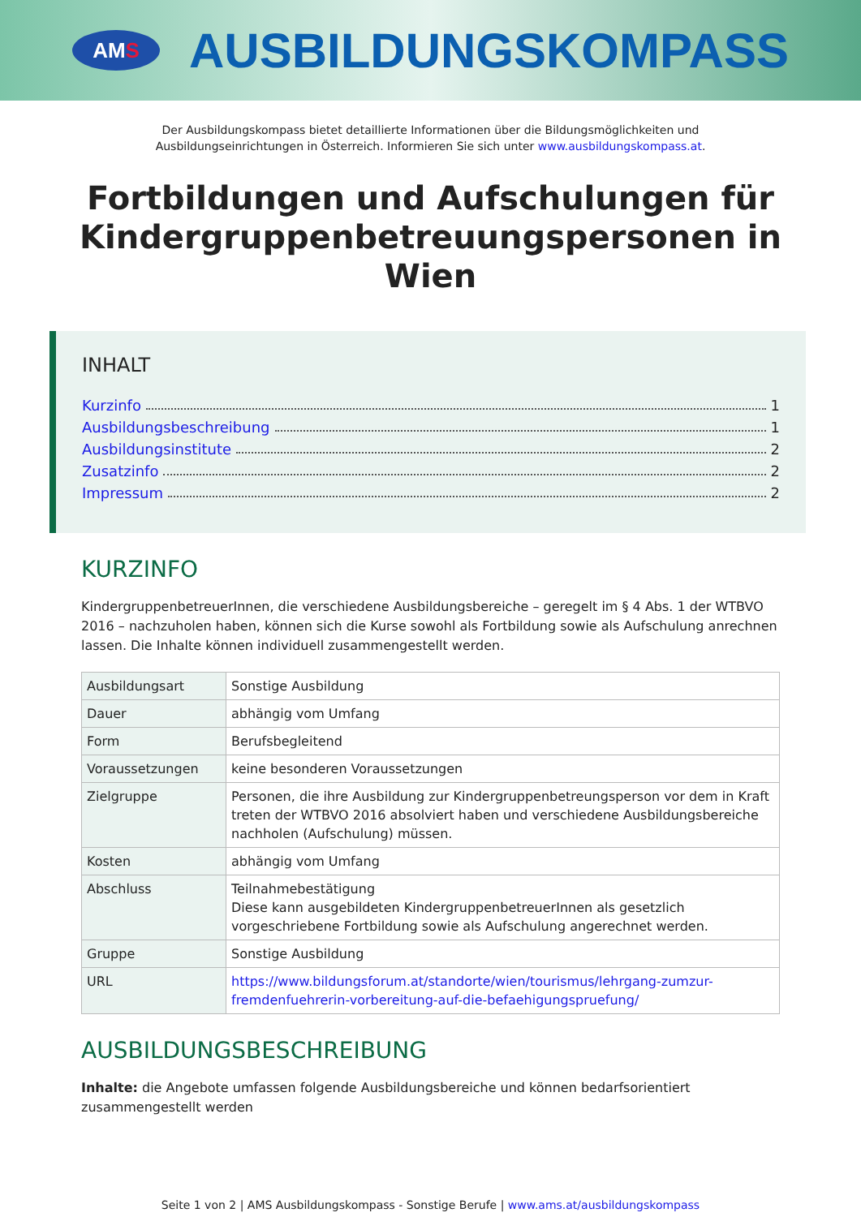AM S
AUSBILDUNGSKOMPASS
Der Ausbildungskompass bietet detaillierte Informationen über die Bildungsmöglichkeiten und
Ausbildungseinrichtungen in Österreich. Informieren Sie sich unter www.ausbildungskompass.at.
Fortbildungen und Aufschulungen für Kindergruppenbetreuungspersonen in Wien
INHALT
Kurzinfo 1
Ausbildungsbeschreibung 1
Ausbildungsinstitute 2
Zusatzinfo 2
Impressum 2
KURZINFO
KindergruppenbetreuerInnen, die verschiedene Ausbildungsbereiche – geregelt im § 4 Abs. 1 der WTBVO 2016 – nachzuholen haben, können sich die Kurse sowohl als Fortbildung sowie als Aufschulung anrechnen lassen. Die Inhalte können individuell zusammengestellt werden.
| Ausbildungsart | Sonstige Ausbildung |
| Dauer | abhängig vom Umfang |
| Form | Berufsbegleitend |
| Voraussetzungen | keine besonderen Voraussetzungen |
| Zielgruppe | Personen, die ihre Ausbildung zur Kindergruppenbetreungsperson vor dem in Kraft treten der WTBVO 2016 absolviert haben und verschiedene Ausbildungsbereiche nachholen (Aufschulung) müssen. |
| Kosten | abhängig vom Umfang |
| Abschluss | Teilnahmebestätigung Diese kann ausgebildeten KindergruppenbetreuerInnen als gesetzlich vorgeschriebene Fortbildung sowie als Aufschulung angerechnet werden. |
| Gruppe | Sonstige Ausbildung |
| URL | https://www.bildungsforum.at/standorte/wien/tourismus/lehrgang-zumzur-fremdenfuehrerin-vorbereitung-auf-die-befaehigungspruefung/ |
AUSBILDUNGSBESCHREIBUNG
Inhalte: die Angebote umfassen folgende Ausbildungsbereiche und können bedarfsorientiert zusammengestellt werden
Seite 1 von 2 | AMS Ausbildungskompass - Sonstige Berufe | www.ams.at/ausbildungskompass